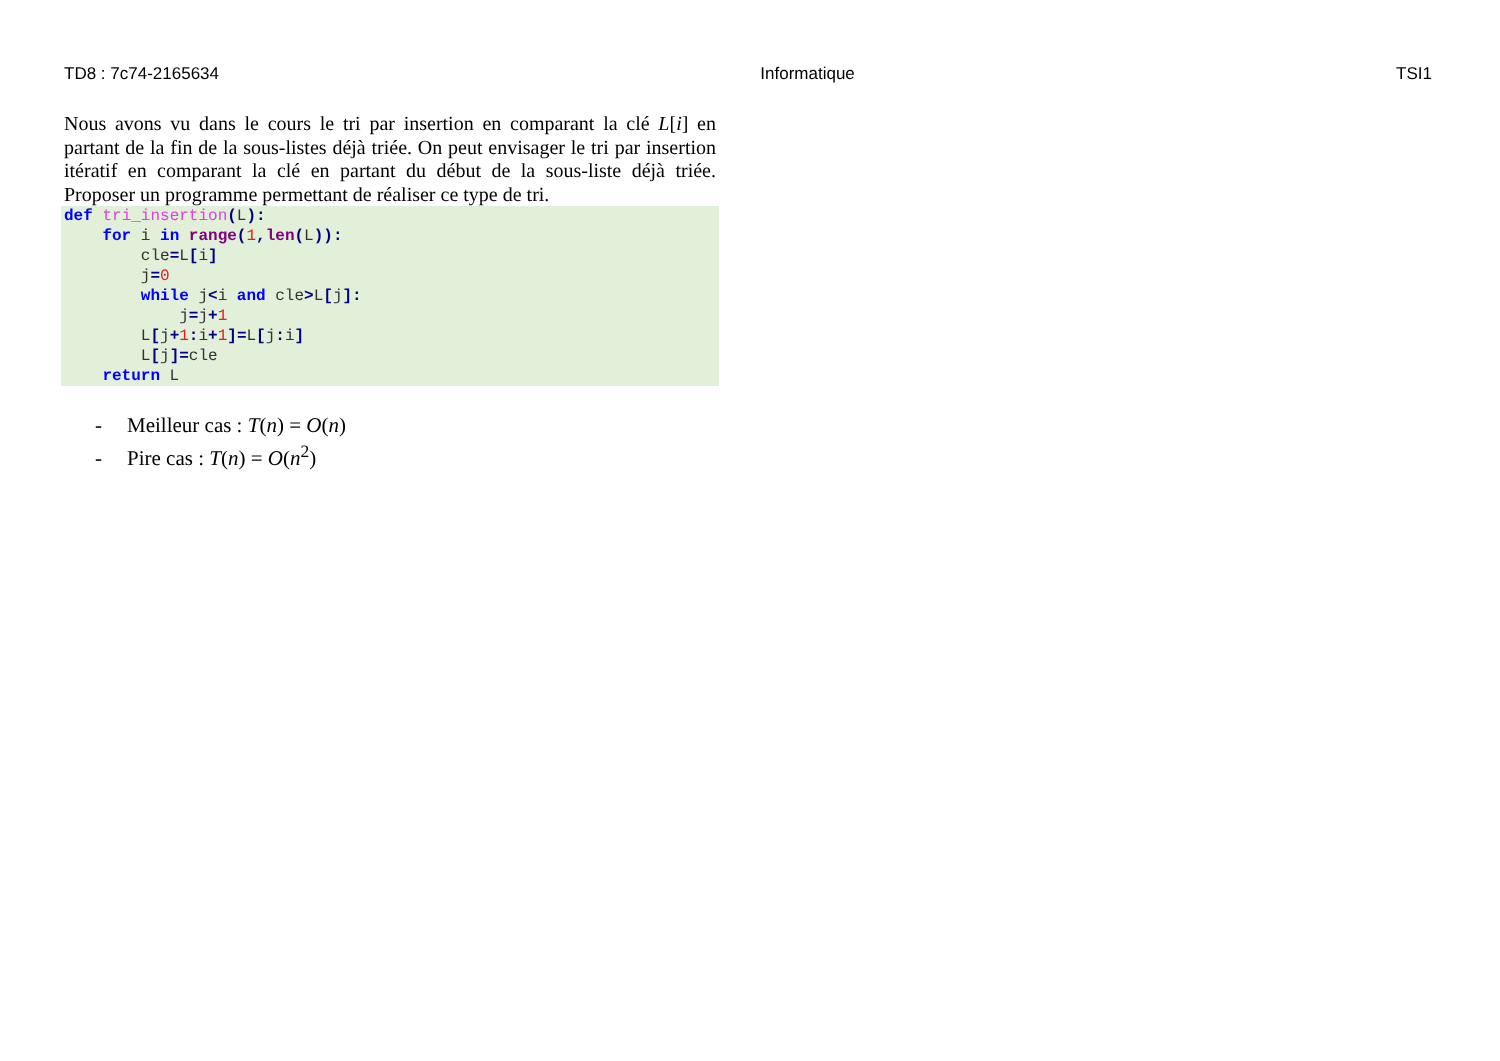TD8 : 7c74-2165634 Informatique TSI1
Nous avons vu dans le cours le tri par insertion en comparant la clé L[i] en partant de la fin de la sous-listes déjà triée. On peut envisager le tri par insertion itératif en comparant la clé en partant du début de la sous-liste déjà triée. Proposer un programme permettant de réaliser ce type de tri.
def tri_insertion(L):
    for i in range(1, len(L)):
        cle=L[i]
        j=0
        while j<i and cle>L[j]:
            j=j+1
        L[j+1: i+1]=L[j: i]
        L[j]=cle
    return L
- Meilleur cas : T(n) = O(n)
- Pire cas : T(n) = O(n<sup>2</sup>)